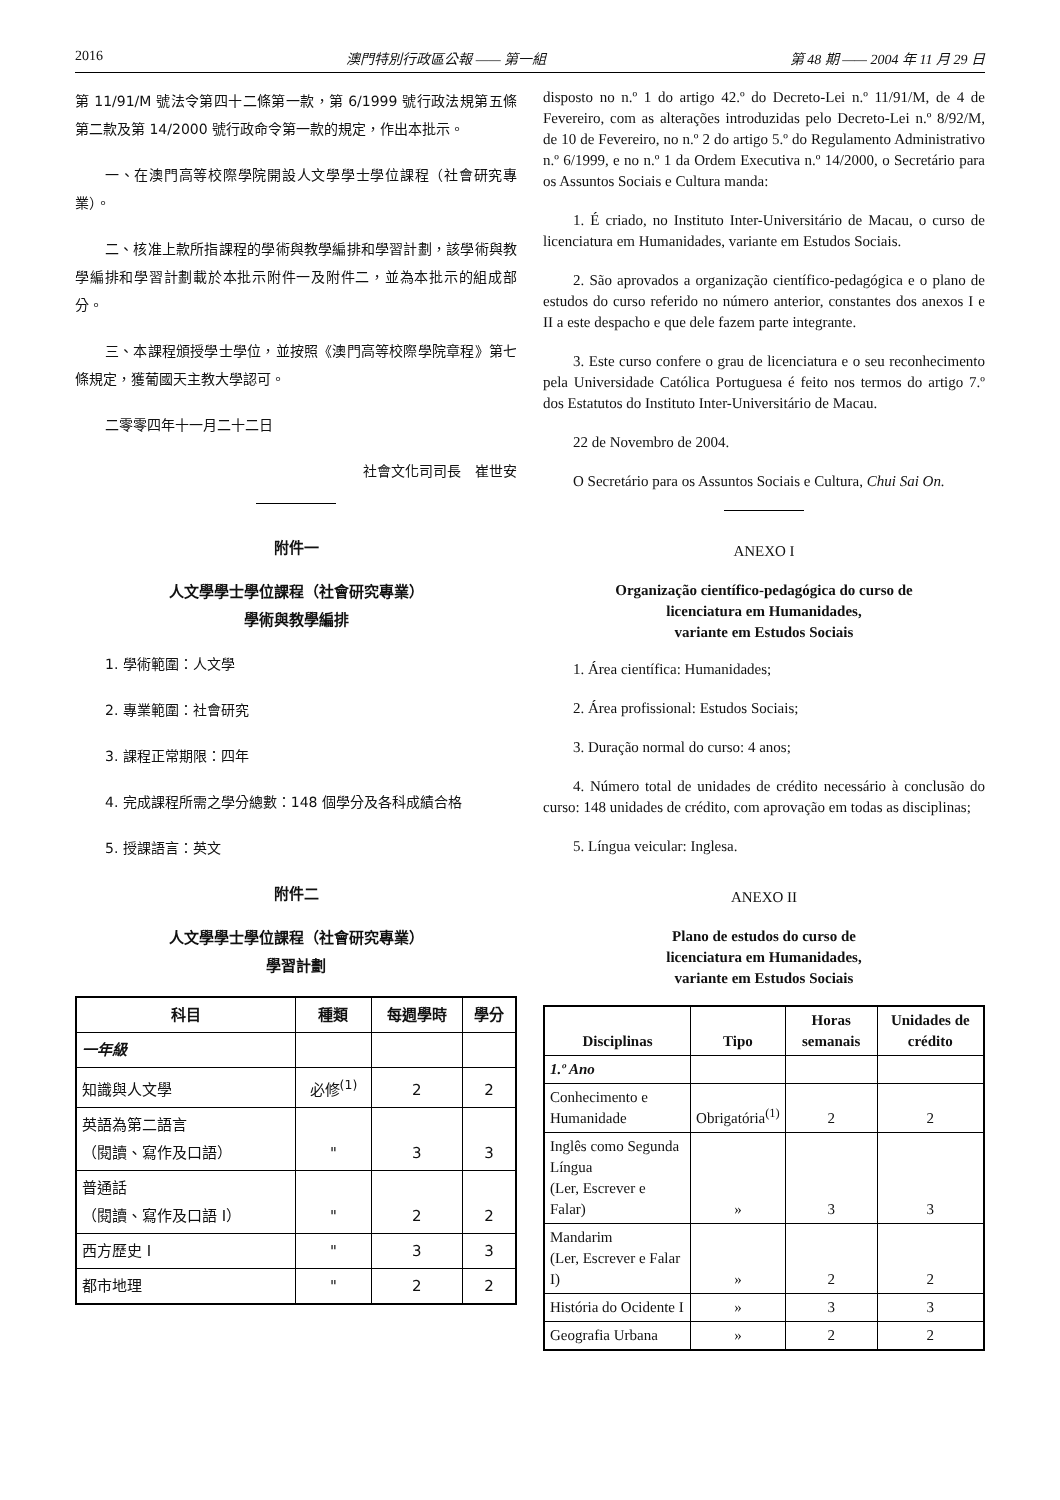2016 澳門特別行政區公報 —— 第一組 第 48 期 —— 2004 年 11 月 29 日
第 11/91/M 號法令第四十二條第一款，第 6/1999 號行政法規第五條第二款及第 14/2000 號行政命令第一款的規定，作出本批示。
一、在澳門高等校際學院開設人文學學士學位課程（社會研究專業）。
二、核准上款所指課程的學術與教學編排和學習計劃，該學術與教學編排和學習計劃載於本批示附件一及附件二，並為本批示的組成部分。
三、本課程頒授學士學位，並按照《澳門高等校際學院章程》第七條規定，獲葡國天主教大學認可。
二零零四年十一月二十二日
社會文化司司長　崔世安
附件一
人文學學士學位課程（社會研究專業）
學術與教學編排
1. 學術範圍：人文學
2. 專業範圍：社會研究
3. 課程正常期限：四年
4. 完成課程所需之學分總數：148 個學分及各科成績合格
5. 授課語言：英文
附件二
人文學學士學位課程（社會研究專業）
學習計劃
| 科目 | 種類 | 每週學時 | 學分 |
| --- | --- | --- | --- |
| 一年級 | | | |
| 知識與人文學 | 必修<sup>(1)</sup> | 2 | 2 |
| 英語為第二語言 （閱讀、寫作及口語） | " | 3 | 3 |
| 普通話 （閱讀、寫作及口語 I） | " | 2 | 2 |
| 西方歷史 I | " | 3 | 3 |
| 都市地理 | " | 2 | 2 |
disposto no n.º 1 do artigo 42.º do Decreto-Lei n.º 11/91/M, de 4 de Fevereiro, com as alterações introduzidas pelo Decreto-Lei n.º 8/92/M, de 10 de Fevereiro, no n.º 2 do artigo 5.º do Regulamento Administrativo n.º 6/1999, e no n.º 1 da Ordem Executiva n.º 14/2000, o Secretário para os Assuntos Sociais e Cultura manda:
1. É criado, no Instituto Inter-Universitário de Macau, o curso de licenciatura em Humanidades, variante em Estudos Sociais.
2. São aprovados a organização científico-pedagógica e o plano de estudos do curso referido no número anterior, constantes dos anexos I e II a este despacho e que dele fazem parte integrante.
3. Este curso confere o grau de licenciatura e o seu reconhecimento pela Universidade Católica Portuguesa é feito nos termos do artigo 7.º dos Estatutos do Instituto Inter-Universitário de Macau.
22 de Novembro de 2004.
O Secretário para os Assuntos Sociais e Cultura, Chui Sai On.
ANEXO I
Organização científico-pedagógica do curso de
licenciatura em Humanidades,
variante em Estudos Sociais
1. Área científica: Humanidades;
2. Área profissional: Estudos Sociais;
3. Duração normal do curso: 4 anos;
4. Número total de unidades de crédito necessário à conclusão do curso: 148 unidades de crédito, com aprovação em todas as disciplinas;
5. Língua veicular: Inglesa.
ANEXO II
Plano de estudos do curso de
licenciatura em Humanidades,
variante em Estudos Sociais
| Disciplinas | Tipo | Horas semanais | Unidades de crédito |
| --- | --- | --- | --- |
| 1.º Ano | | | |
| Conhecimento e Humanidade | Obrigatória<sup>(1)</sup> | 2 | 2 |
| Inglês como Segunda Língua (Ler, Escrever e Falar) | » | 3 | 3 |
| Mandarim (Ler, Escrever e Falar I) | » | 2 | 2 |
| História do Ocidente I | » | 3 | 3 |
| Geografia Urbana | » | 2 | 2 |